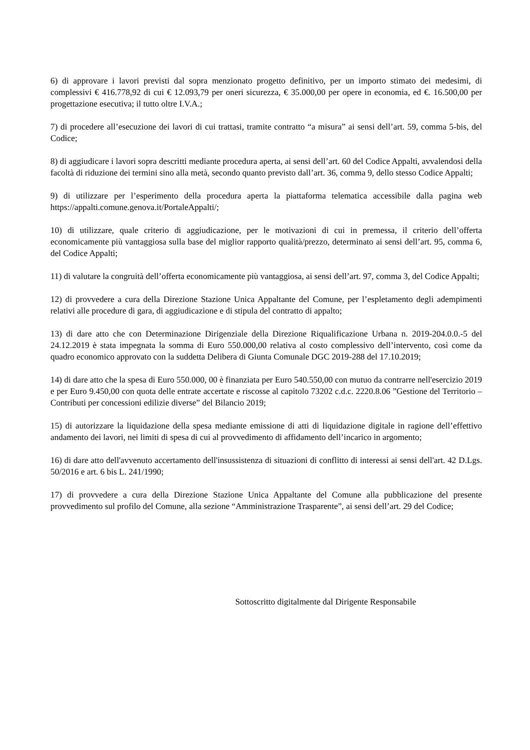6) di approvare i lavori previsti dal sopra menzionato progetto definitivo, per un importo stimato dei medesimi, di complessivi € 416.778,92 di cui € 12.093,79 per oneri sicurezza, € 35.000,00 per opere in economia, ed €. 16.500,00 per progettazione esecutiva; il tutto oltre I.V.A.;
7) di procedere all’esecuzione dei lavori di cui trattasi, tramite contratto “a misura” ai sensi dell’art. 59, comma 5-bis, del Codice;
8) di aggiudicare i lavori sopra descritti mediante procedura aperta, ai sensi dell’art. 60 del Codice Appalti, avvalendosi della facoltà di riduzione dei termini sino alla metà, secondo quanto previsto dall’art. 36, comma 9, dello stesso Codice Appalti;
9) di utilizzare per l’esperimento della procedura aperta la piattaforma telematica accessibile dalla pagina web https://appalti.comune.genova.it/PortaleAppalti/;
10) di utilizzare, quale criterio di aggiudicazione, per le motivazioni di cui in premessa, il criterio dell’offerta economicamente più vantaggiosa sulla base del miglior rapporto qualità/prezzo, determinato ai sensi dell’art. 95, comma 6, del Codice Appalti;
11) di valutare la congruità dell’offerta economicamente più vantaggiosa, ai sensi dell’art. 97, comma 3, del Codice Appalti;
12) di provvedere a cura della Direzione Stazione Unica Appaltante del Comune, per l’espletamento degli adempimenti relativi alle procedure di gara, di aggiudicazione e di stipula del contratto di appalto;
13) di dare atto che con Determinazione Dirigenziale della Direzione Riqualificazione Urbana n. 2019-204.0.0.-5 del 24.12.2019 è stata impegnata la somma di Euro 550.000,00 relativa al costo complessivo dell’intervento, così come da quadro economico approvato con la suddetta Delibera di Giunta Comunale DGC 2019-288 del 17.10.2019;
14) di dare atto che la spesa di Euro 550.000, 00 è finanziata per Euro 540.550,00 con mutuo da contrarre nell'esercizio 2019 e per Euro 9.450,00 con quota delle entrate accertate e riscosse al capitolo 73202 c.d.c. 2220.8.06 ”Gestione del Territorio – Contributi per concessioni edilizie diverse” del Bilancio 2019;
15) di autorizzare la liquidazione della spesa mediante emissione di atti di liquidazione digitale in ragione dell’effettivo andamento dei lavori, nei limiti di spesa di cui al provvedimento di affidamento dell’incarico in argomento;
16) di dare atto dell'avvenuto accertamento dell'insussistenza di situazioni di conflitto di interessi ai sensi dell'art. 42 D.Lgs. 50/2016 e art. 6 bis L. 241/1990;
17) di provvedere a cura della Direzione Stazione Unica Appaltante del Comune alla pubblicazione del presente provvedimento sul profilo del Comune, alla sezione “Amministrazione Trasparente”, ai sensi dell’art. 29 del Codice;
Sottoscritto digitalmente dal Dirigente Responsabile